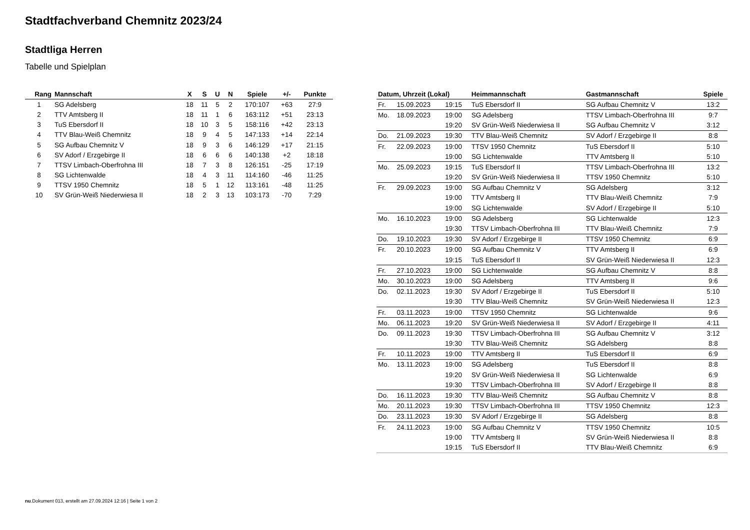Stadtfachverband Chemnitz 2023/24
Stadtliga Herren
Tabelle und Spielplan
| Rang | Mannschaft | X | S | U | N | Spiele | +/- | Punkte |
| --- | --- | --- | --- | --- | --- | --- | --- | --- |
| 1 | SG Adelsberg | 18 | 11 | 5 | 2 | 170:107 | +63 | 27:9 |
| 2 | TTV Amtsberg II | 18 | 11 | 1 | 6 | 163:112 | +51 | 23:13 |
| 3 | TuS Ebersdorf II | 18 | 10 | 3 | 5 | 158:116 | +42 | 23:13 |
| 4 | TTV Blau-Weiß Chemnitz | 18 | 9 | 4 | 5 | 147:133 | +14 | 22:14 |
| 5 | SG Aufbau Chemnitz V | 18 | 9 | 3 | 6 | 146:129 | +17 | 21:15 |
| 6 | SV Adorf / Erzgebirge II | 18 | 6 | 6 | 6 | 140:138 | +2 | 18:18 |
| 7 | TTSV Limbach-Oberfrohna III | 18 | 7 | 3 | 8 | 126:151 | -25 | 17:19 |
| 8 | SG Lichtenwalde | 18 | 4 | 3 | 11 | 114:160 | -46 | 11:25 |
| 9 | TTSV 1950 Chemnitz | 18 | 5 | 1 | 12 | 113:161 | -48 | 11:25 |
| 10 | SV Grün-Weiß Niederwiesa II | 18 | 2 | 3 | 13 | 103:173 | -70 | 7:29 |
| Datum, Uhrzeit (Lokal) | | | Heimmannschaft | Gastmannschaft | Spiele |
| --- | --- | --- | --- | --- | --- |
| Fr. | 15.09.2023 | 19:15 | TuS Ebersdorf II | SG Aufbau Chemnitz V | 13:2 |
| Mo. | 18.09.2023 | 19:00 | SG Adelsberg | TTSV Limbach-Oberfrohna III | 9:7 |
| | | 19:20 | SV Grün-Weiß Niederwiesa II | SG Aufbau Chemnitz V | 3:12 |
| Do. | 21.09.2023 | 19:30 | TTV Blau-Weiß Chemnitz | SV Adorf / Erzgebirge II | 8:8 |
| Fr. | 22.09.2023 | 19:00 | TTSV 1950 Chemnitz | TuS Ebersdorf II | 5:10 |
| | | 19:00 | SG Lichtenwalde | TTV Amtsberg II | 5:10 |
| Mo. | 25.09.2023 | 19:15 | TuS Ebersdorf II | TTSV Limbach-Oberfrohna III | 13:2 |
| | | 19:20 | SV Grün-Weiß Niederwiesa II | TTSV 1950 Chemnitz | 5:10 |
| Fr. | 29.09.2023 | 19:00 | SG Aufbau Chemnitz V | SG Adelsberg | 3:12 |
| | | 19:00 | TTV Amtsberg II | TTV Blau-Weiß Chemnitz | 7:9 |
| | | 19:00 | SG Lichtenwalde | SV Adorf / Erzgebirge II | 5:10 |
| Mo. | 16.10.2023 | 19:00 | SG Adelsberg | SG Lichtenwalde | 12:3 |
| | | 19:30 | TTSV Limbach-Oberfrohna III | TTV Blau-Weiß Chemnitz | 7:9 |
| Do. | 19.10.2023 | 19:30 | SV Adorf / Erzgebirge II | TTSV 1950 Chemnitz | 6:9 |
| Fr. | 20.10.2023 | 19:00 | SG Aufbau Chemnitz V | TTV Amtsberg II | 6:9 |
| | | 19:15 | TuS Ebersdorf II | SV Grün-Weiß Niederwiesa II | 12:3 |
| Fr. | 27.10.2023 | 19:00 | SG Lichtenwalde | SG Aufbau Chemnitz V | 8:8 |
| Mo. | 30.10.2023 | 19:00 | SG Adelsberg | TTV Amtsberg II | 9:6 |
| Do. | 02.11.2023 | 19:30 | SV Adorf / Erzgebirge II | TuS Ebersdorf II | 5:10 |
| | | 19:30 | TTV Blau-Weiß Chemnitz | SV Grün-Weiß Niederwiesa II | 12:3 |
| Fr. | 03.11.2023 | 19:00 | TTSV 1950 Chemnitz | SG Lichtenwalde | 9:6 |
| Mo. | 06.11.2023 | 19:20 | SV Grün-Weiß Niederwiesa II | SV Adorf / Erzgebirge II | 4:11 |
| Do. | 09.11.2023 | 19:30 | TTSV Limbach-Oberfrohna III | SG Aufbau Chemnitz V | 3:12 |
| | | 19:30 | TTV Blau-Weiß Chemnitz | SG Adelsberg | 8:8 |
| Fr. | 10.11.2023 | 19:00 | TTV Amtsberg II | TuS Ebersdorf II | 6:9 |
| Mo. | 13.11.2023 | 19:00 | SG Adelsberg | TuS Ebersdorf II | 8:8 |
| | | 19:20 | SV Grün-Weiß Niederwiesa II | SG Lichtenwalde | 6:9 |
| | | 19:30 | TTSV Limbach-Oberfrohna III | SV Adorf / Erzgebirge II | 8:8 |
| Do. | 16.11.2023 | 19:30 | TTV Blau-Weiß Chemnitz | SG Aufbau Chemnitz V | 8:8 |
| Mo. | 20.11.2023 | 19:30 | TTSV Limbach-Oberfrohna III | TTSV 1950 Chemnitz | 12:3 |
| Do. | 23.11.2023 | 19:30 | SV Adorf / Erzgebirge II | SG Adelsberg | 8:8 |
| Fr. | 24.11.2023 | 19:00 | SG Aufbau Chemnitz V | TTSV 1950 Chemnitz | 10:5 |
| | | 19:00 | TTV Amtsberg II | SV Grün-Weiß Niederwiesa II | 8:8 |
| | | 19:15 | TuS Ebersdorf II | TTV Blau-Weiß Chemnitz | 6:9 |
nu.Dokument 013, erstellt am 27.09.2024 12:16 | Seite 1 von 2